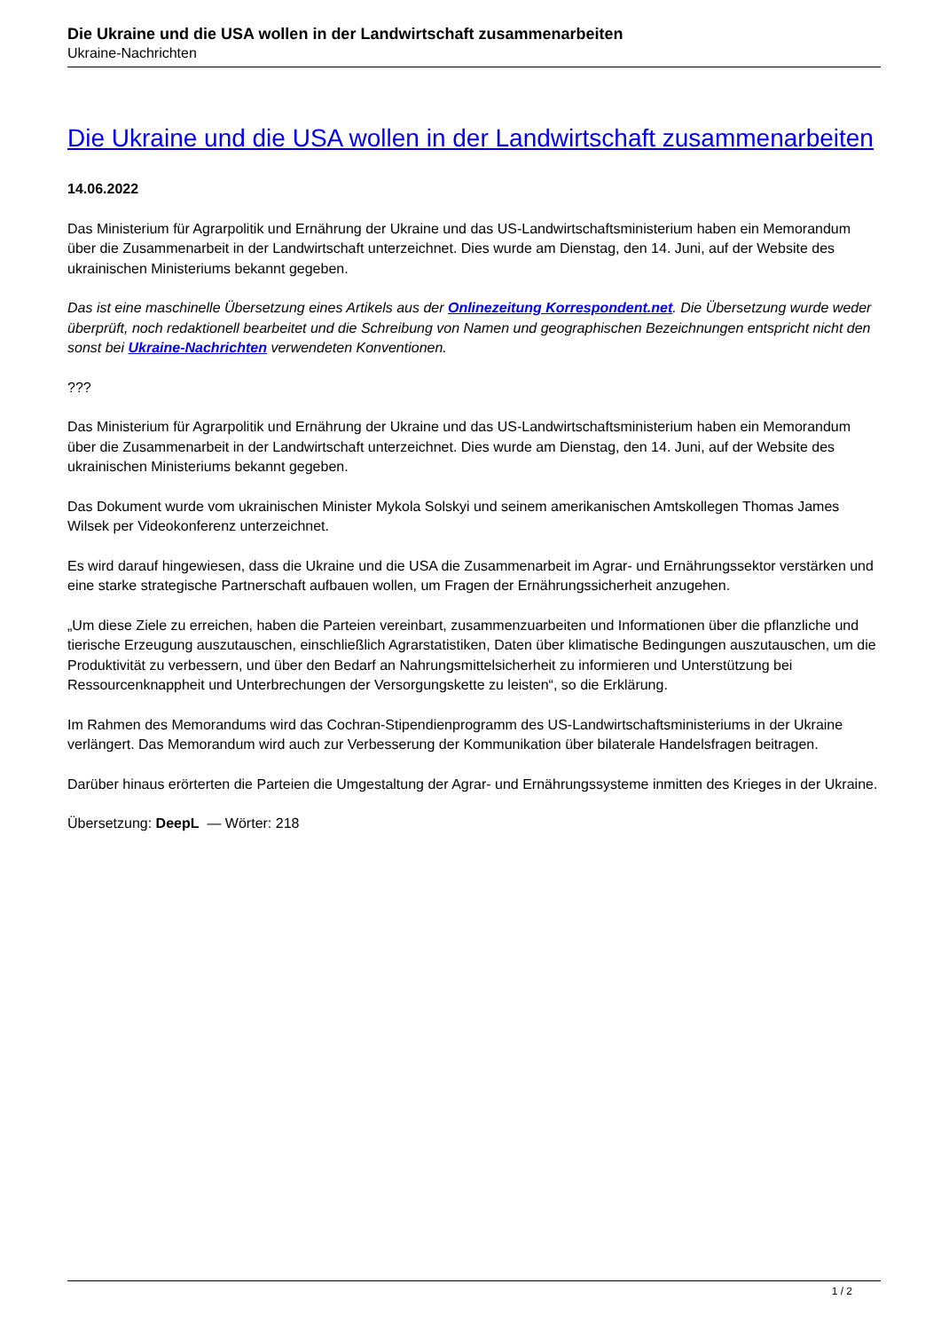Die Ukraine und die USA wollen in der Landwirtschaft zusammenarbeiten
Ukraine-Nachrichten
Die Ukraine und die USA wollen in der Landwirtschaft zusammenarbeiten
14.06.2022
Das Ministerium für Agrarpolitik und Ernährung der Ukraine und das US-Landwirtschaftsministerium haben ein Memorandum über die Zusammenarbeit in der Landwirtschaft unterzeichnet. Dies wurde am Dienstag, den 14. Juni, auf der Website des ukrainischen Ministeriums bekannt gegeben.
Das ist eine maschinelle Übersetzung eines Artikels aus der Onlinezeitung Korrespondent.net. Die Übersetzung wurde weder überprüft, noch redaktionell bearbeitet und die Schreibung von Namen und geographischen Bezeichnungen entspricht nicht den sonst bei Ukraine-Nachrichten verwendeten Konventionen.
???
Das Ministerium für Agrarpolitik und Ernährung der Ukraine und das US-Landwirtschaftsministerium haben ein Memorandum über die Zusammenarbeit in der Landwirtschaft unterzeichnet. Dies wurde am Dienstag, den 14. Juni, auf der Website des ukrainischen Ministeriums bekannt gegeben.
Das Dokument wurde vom ukrainischen Minister Mykola Solskyi und seinem amerikanischen Amtskollegen Thomas James Wilsek per Videokonferenz unterzeichnet.
Es wird darauf hingewiesen, dass die Ukraine und die USA die Zusammenarbeit im Agrar- und Ernährungssektor verstärken und eine starke strategische Partnerschaft aufbauen wollen, um Fragen der Ernährungssicherheit anzugehen.
„Um diese Ziele zu erreichen, haben die Parteien vereinbart, zusammenzuarbeiten und Informationen über die pflanzliche und tierische Erzeugung auszutauschen, einschließlich Agrarstatistiken, Daten über klimatische Bedingungen auszutauschen, um die Produktivität zu verbessern, und über den Bedarf an Nahrungsmittelsicherheit zu informieren und Unterstützung bei Ressourcenknappheit und Unterbrechungen der Versorgungskette zu leisten“, so die Erklärung.
Im Rahmen des Memorandums wird das Cochran-Stipendienprogramm des US-Landwirtschaftsministeriums in der Ukraine verlängert. Das Memorandum wird auch zur Verbesserung der Kommunikation über bilaterale Handelsfragen beitragen.
Darüber hinaus erörterten die Parteien die Umgestaltung der Agrar- und Ernährungssysteme inmitten des Krieges in der Ukraine.
Übersetzung: DeepL — Wörter: 218
1 / 2